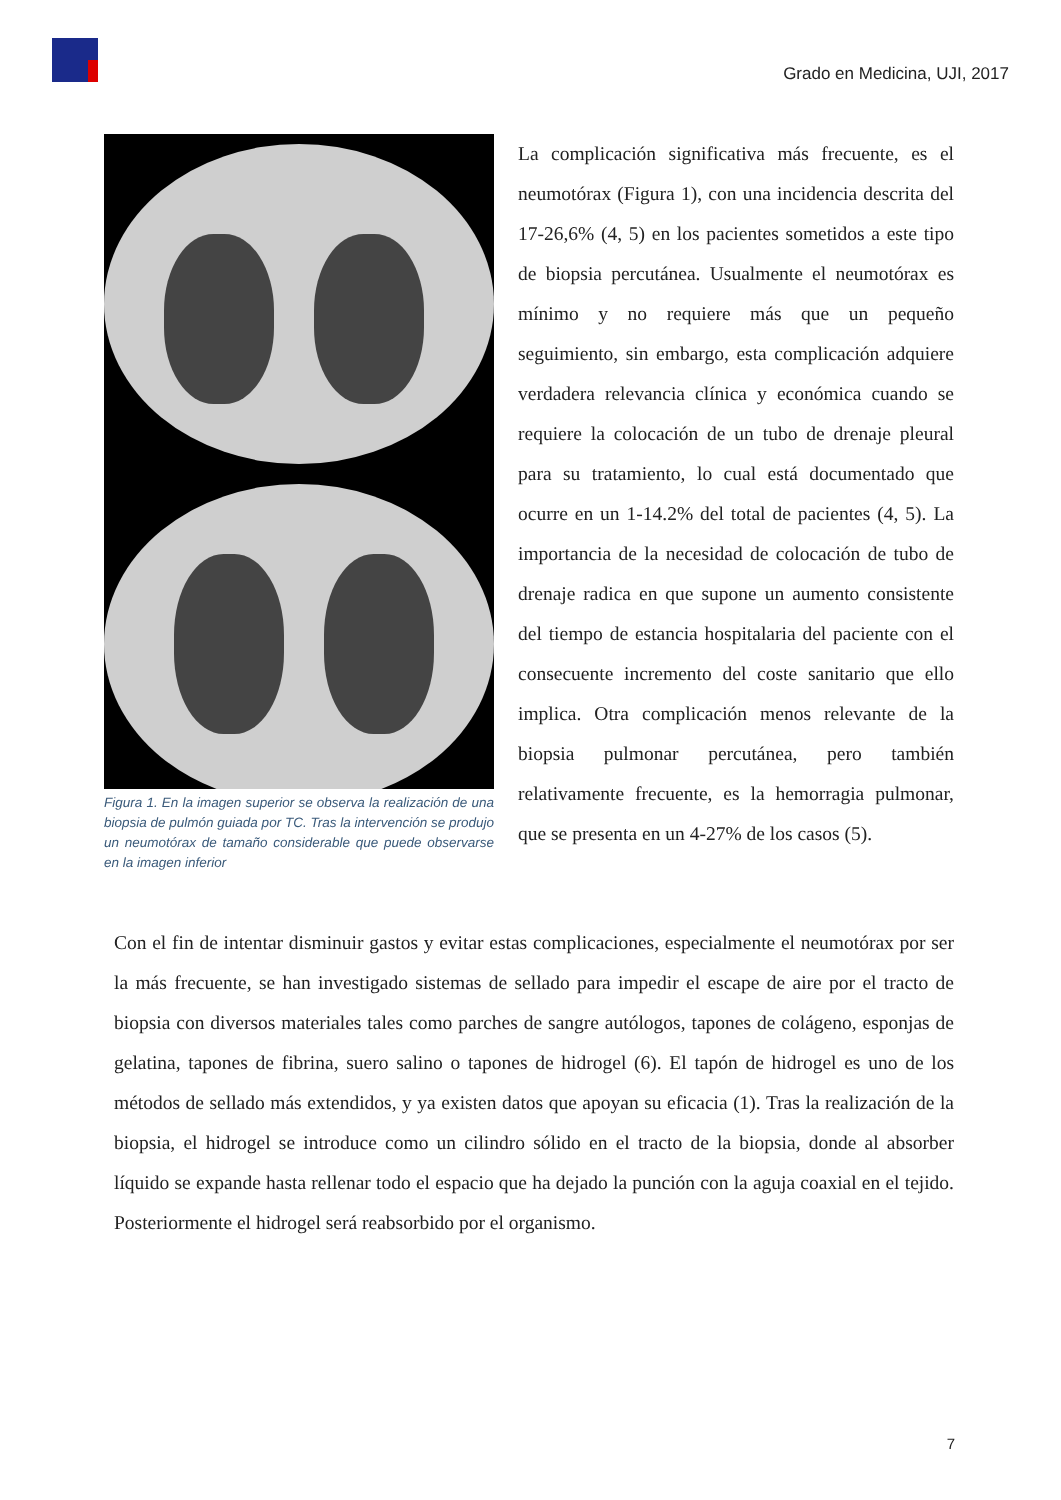Grado en Medicina, UJI, 2017
Figura 1. En la imagen superior se observa la realización de una biopsia de pulmón guiada por TC. Tras la intervención se produjo un neumotórax de tamaño considerable que puede observarse en la imagen inferior
La complicación significativa más frecuente, es el neumotórax (Figura 1), con una incidencia descrita del 17-26,6% (4, 5) en los pacientes sometidos a este tipo de biopsia percutánea. Usualmente el neumotórax es mínimo y no requiere más que un pequeño seguimiento, sin embargo, esta complicación adquiere verdadera relevancia clínica y económica cuando se requiere la colocación de un tubo de drenaje pleural para su tratamiento, lo cual está documentado que ocurre en un 1-14.2% del total de pacientes (4, 5). La importancia de la necesidad de colocación de tubo de drenaje radica en que supone un aumento consistente del tiempo de estancia hospitalaria del paciente con el consecuente incremento del coste sanitario que ello implica. Otra complicación menos relevante de la biopsia pulmonar percutánea, pero también relativamente frecuente, es la hemorragia pulmonar, que se presenta en un 4-27% de los casos (5).
Con el fin de intentar disminuir gastos y evitar estas complicaciones, especialmente el neumotórax por ser la más frecuente, se han investigado sistemas de sellado para impedir el escape de aire por el tracto de biopsia con diversos materiales tales como parches de sangre autólogos, tapones de colágeno, esponjas de gelatina, tapones de fibrina, suero salino o tapones de hidrogel (6). El tapón de hidrogel es uno de los métodos de sellado más extendidos, y ya existen datos que apoyan su eficacia (1). Tras la realización de la biopsia, el hidrogel se introduce como un cilindro sólido en el tracto de la biopsia, donde al absorber líquido se expande hasta rellenar todo el espacio que ha dejado la punción con la aguja coaxial en el tejido. Posteriormente el hidrogel será reabsorbido por el organismo.
7